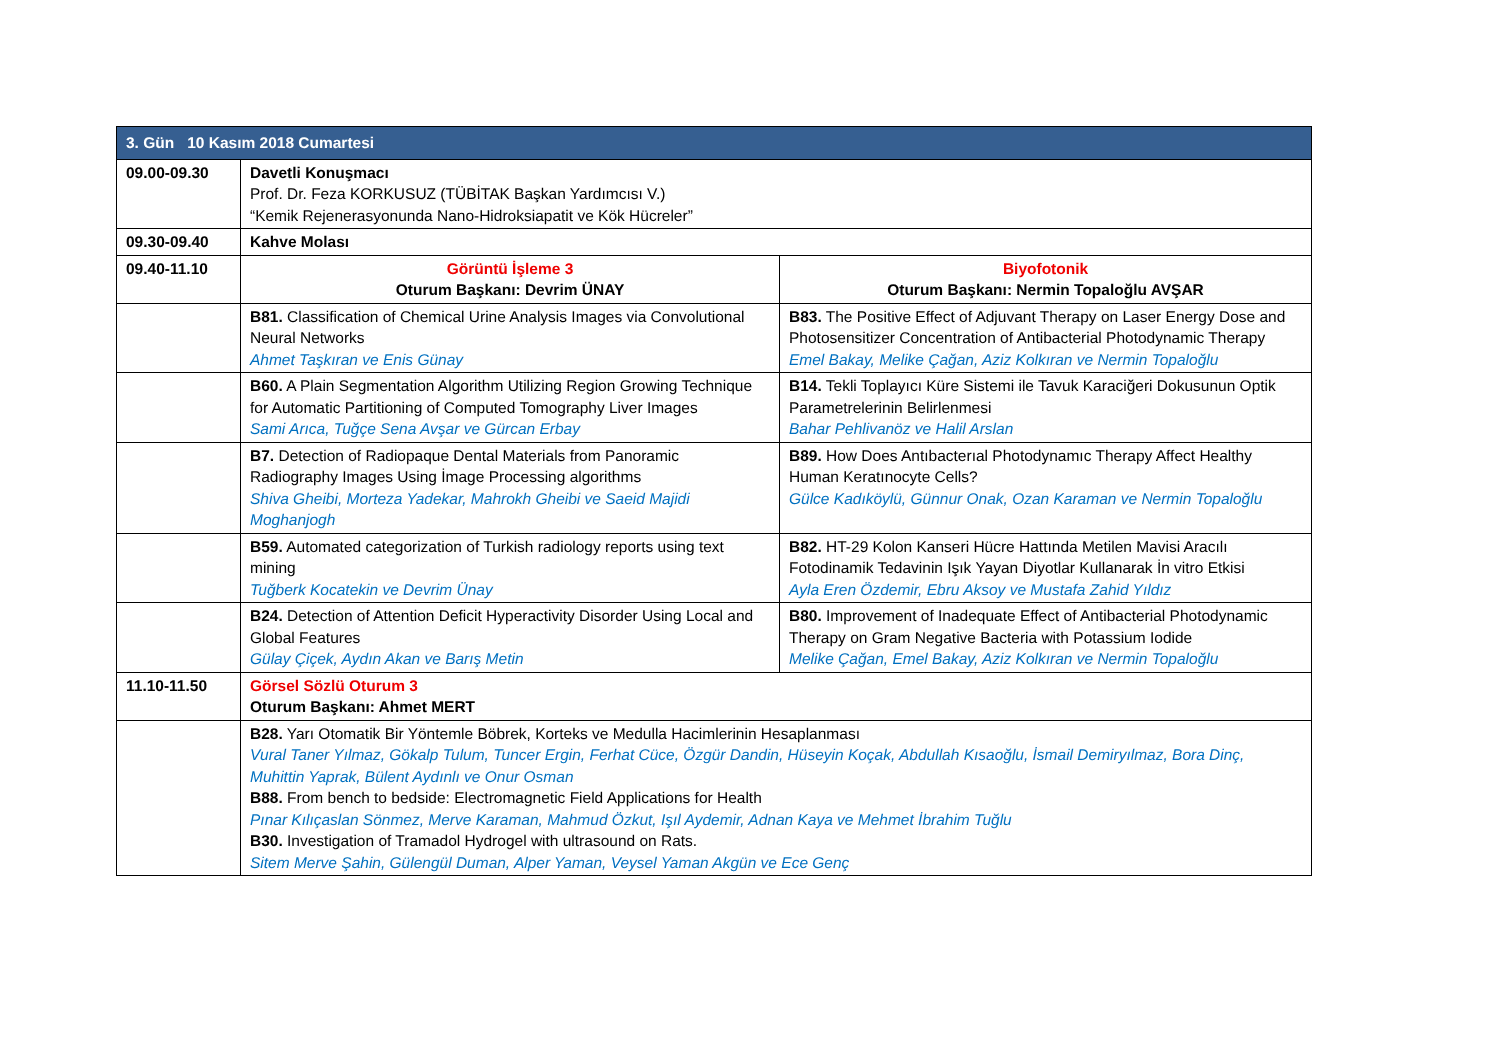| 3. Gün 10 Kasım 2018 Cumartesi | | |
| --- | --- | --- |
| 09.00-09.30 | Davetli Konuşmacı Prof. Dr. Feza KORKUSUZ (TÜBİTAK Başkan Yardımcısı V.) “Kemik Rejenerasyonunda Nano-Hidroksiapatit ve Kök Hücreler” | |
| 09.30-09.40 | Kahve Molası | |
| 09.40-11.10 | Görüntü İşleme 3 Oturum Başkanı: Devrim ÜNAY | Biyofotonik Oturum Başkanı: Nermin Topaloğlu AVŞAR |
| | B81. Classification of Chemical Urine Analysis Images via Convolutional Neural Networks Ahmet Taşkıran ve Enis Günay | B83. The Positive Effect of Adjuvant Therapy on Laser Energy Dose and Photosensitizer Concentration of Antibacterial Photodynamic Therapy Emel Bakay, Melike Çağan, Aziz Kolkıran ve Nermin Topaloğlu |
| | B60. A Plain Segmentation Algorithm Utilizing Region Growing Technique for Automatic Partitioning of Computed Tomography Liver Images Sami Arıca, Tuğçe Sena Avşar ve Gürcan Erbay | B14. Tekli Toplayıcı Küre Sistemi ile Tavuk Karaciğeri Dokusunun Optik Parametrelerinin Belirlenmesi Bahar Pehlivanöz ve Halil Arslan |
| | B7. Detection of Radiopaque Dental Materials from Panoramic Radiography Images Using İmage Processing algorithms Shiva Gheibi, Morteza Yadekar, Mahrokh Gheibi ve Saeid Majidi Moghanjogh | B89. How Does Antıbacterıal Photodynamıc Therapy Affect Healthy Human Keratınocyte Cells? Gülce Kadıköylü, Günnur Onak, Ozan Karaman ve Nermin Topaloğlu |
| | B59. Automated categorization of Turkish radiology reports using text mining Tuğberk Kocatekin ve Devrim Ünay | B82. HT-29 Kolon Kanseri Hücre Hattında Metilen Mavisi Aracılı Fotodinamik Tedavinin Işık Yayan Diyotlar Kullanarak İn vitro Etkisi Ayla Eren Özdemir, Ebru Aksoy ve Mustafa Zahid Yıldız |
| | B24. Detection of Attention Deficit Hyperactivity Disorder Using Local and Global Features Gülay Çiçek, Aydın Akan ve Barış Metin | B80. Improvement of Inadequate Effect of Antibacterial Photodynamic Therapy on Gram Negative Bacteria with Potassium Iodide Melike Çağan, Emel Bakay, Aziz Kolkıran ve Nermin Topaloğlu |
| 11.10-11.50 | Görsel Sözlü Oturum 3 Oturum Başkanı: Ahmet MERT | |
| | B28. Yarı Otomatik Bir Yöntemle Böbrek, Korteks ve Medulla Hacimlerinin Hesaplanması Vural Taner Yılmaz, Gökalp Tulum, Tuncer Ergin, Ferhat Cüce, Özgür Dandin, Hüseyin Koçak, Abdullah Kısaoğlu, İsmail Demiryılmaz, Bora Dinç, Muhittin Yaprak, Bülent Aydınlı ve Onur Osman B88. From bench to bedside: Electromagnetic Field Applications for Health Pınar Kılıçaslan Sönmez, Merve Karaman, Mahmud Özkut, Işıl Aydemir, Adnan Kaya ve Mehmet İbrahim Tuğlu B30. Investigation of Tramadol Hydrogel with ultrasound on Rats. Sitem Merve Şahin, Gülengül Duman, Alper Yaman, Veysel Yaman Akgün ve Ece Genç | |